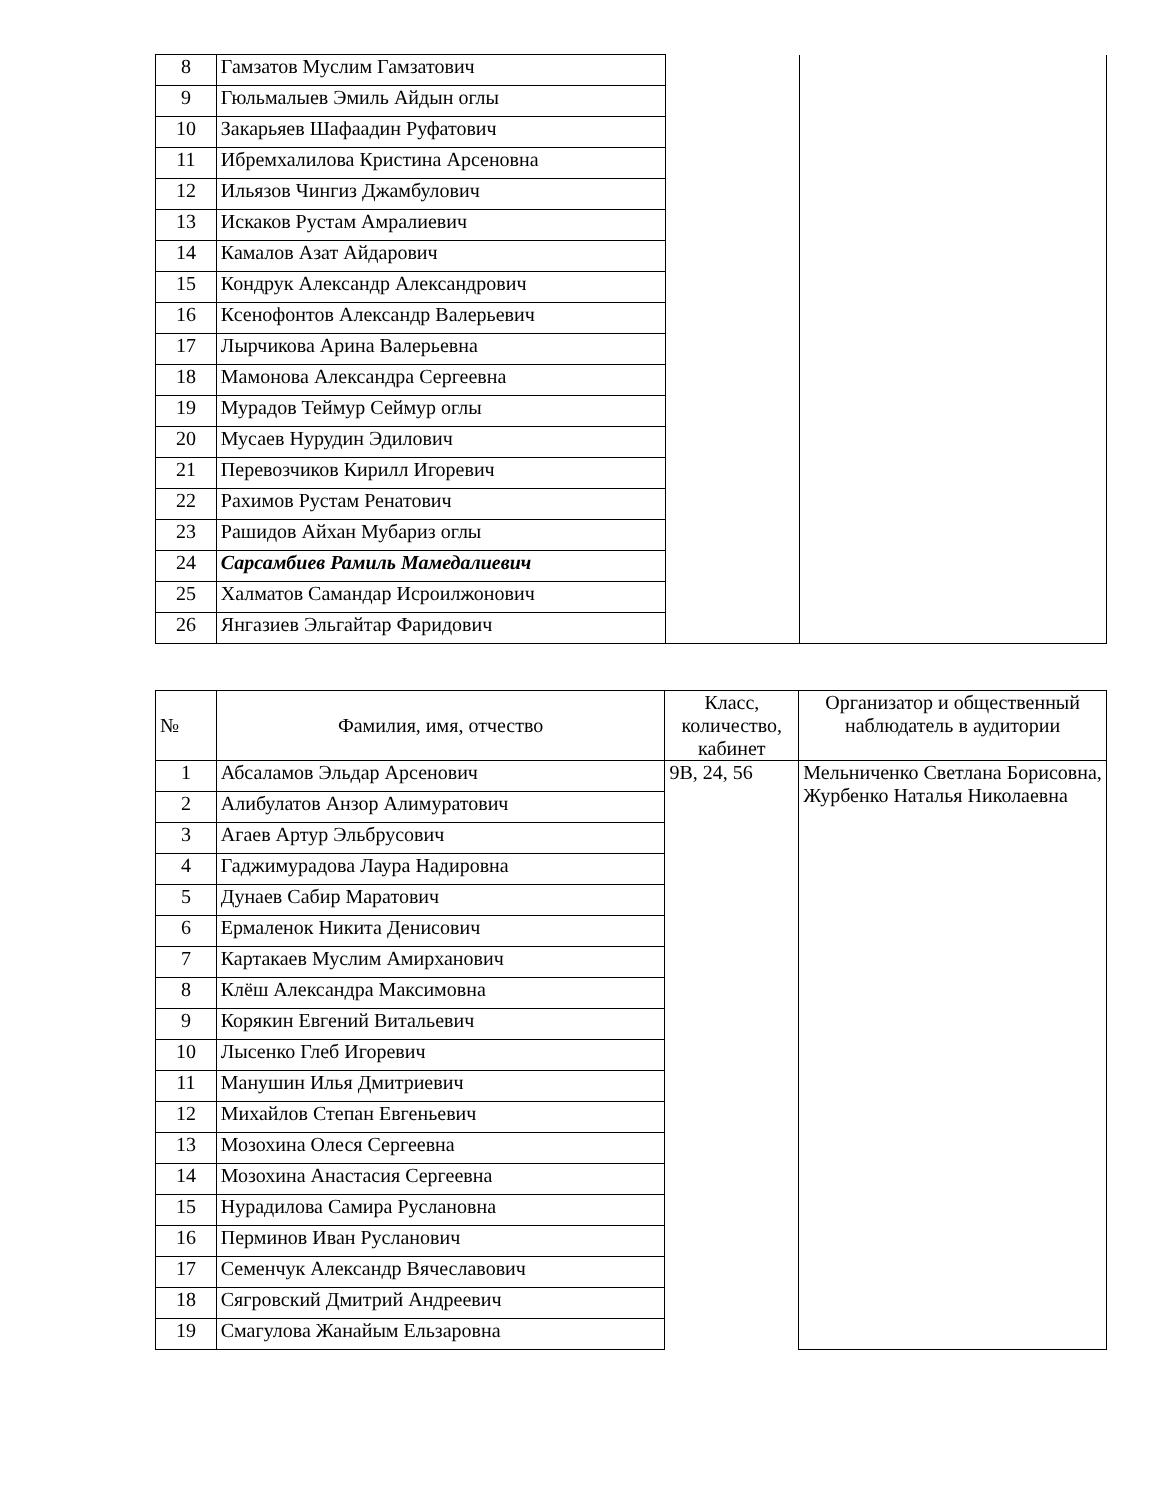| 8 | Гамзатов Муслим Гамзатович | | |
| 9 | Гюльмалыев Эмиль Айдын оглы | | |
| 10 | Закарьяев Шафаадин Руфатович | | |
| 11 | Ибремхалилова Кристина Арсеновна | | |
| 12 | Ильязов Чингиз Джамбулович | | |
| 13 | Искаков Рустам Амралиевич | | |
| 14 | Камалов Азат Айдарович | | |
| 15 | Кондрук Александр Александрович | | |
| 16 | Ксенофонтов Александр Валерьевич | | |
| 17 | Лырчикова Арина Валерьевна | | |
| 18 | Мамонова Александра Сергеевна | | |
| 19 | Мурадов Теймур Сеймур оглы | | |
| 20 | Мусаев Нурудин Эдилович | | |
| 21 | Перевозчиков Кирилл Игоревич | | |
| 22 | Рахимов Рустам Ренатович | | |
| 23 | Рашидов Айхан Мубариз оглы | | |
| 24 | Сарсамбиев Рамиль Мамедалиевич | | |
| 25 | Халматов Самандар Исроилжонович | | |
| 26 | Янгазиев Эльгайтар Фаридович | | |
| № | Фамилия, имя, отчество | Класс, количество, кабинет | Организатор и общественный наблюдатель в аудитории |
| --- | --- | --- | --- |
| 1 | Абсаламов Эльдар Арсенович | 9В, 24, 56 | Мельниченко Светлана Борисовна, Журбенко Наталья Николаевна |
| 2 | Алибулатов Анзор Алимуратович | | |
| 3 | Агаев Артур Эльбрусович | | |
| 4 | Гаджимурадова Лаура Надировна | | |
| 5 | Дунаев Сабир Маратович | | |
| 6 | Ермаленок Никита Денисович | | |
| 7 | Картакаев Муслим Амирханович | | |
| 8 | Клёш Александра Максимовна | | |
| 9 | Корякин Евгений Витальевич | | |
| 10 | Лысенко Глеб Игоревич | | |
| 11 | Манушин Илья Дмитриевич | | |
| 12 | Михайлов Степан Евгеньевич | | |
| 13 | Мозохина Олеся Сергеевна | | |
| 14 | Мозохина Анастасия Сергеевна | | |
| 15 | Нурадилова Самира Руслановна | | |
| 16 | Перминов Иван Русланович | | |
| 17 | Семенчук Александр Вячеславович | | |
| 18 | Сягровский Дмитрий Андреевич | | |
| 19 | Смагулова Жанайым Ельзаровна | | |